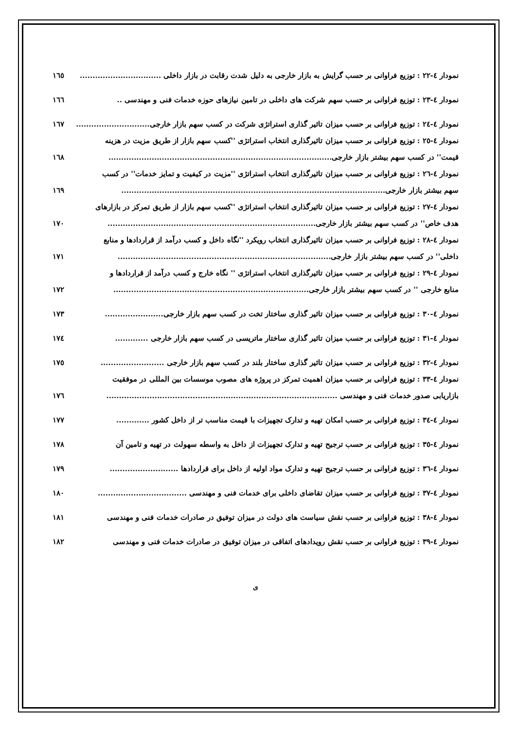نمودار ٤-٢٢ : توزیع فراوانی بر حسب گرایش به بازار خارجی به دلیل شدت رقابت در بازار داخلی ................................ ١٦٥
نمودار ٤-٢٣ : توزیع فراوانی بر حسب سهم شرکت های داخلی در تامین نیازهای حوزه خدمات فنی و مهندسی .. ١٦٦
نمودار ٤-٢٤ : توزیع فراوانی بر حسب میزان تاثیر گذاری استراتژی شرکت در کسب سهم بازار خارجی............................. ١٦٧
نمودار ٤-٢٥ : توزیع فراوانی بر حسب میزان تاثیرگذاری انتخاب استراتژی ''کسب سهم بازار از طریق مزیت در هزینه
قیمت'' در کسب سهم بیشتر بازار خارجی........................................................................................ ١٦٨
نمودار ٤-٢٦ : توزیع فراوانی بر حسب میزان تاثیرگذاری انتخاب استراتژی ''مزیت در کیفیت و تمایز خدمات'' در کسب
سهم بیشتر بازار خارجی........................................................................................................ ١٦٩
نمودار ٤-٢٧ : توزیع فراوانی بر حسب میزان تاثیرگذاری انتخاب استراتژی ''کسب سهم بازار از طریق تمرکز در بازارهای
هدف خاص'' در کسب سهم بیشتر بازار خارجی.................................................................................. ١٧٠
نمودار ٤-٢٨ : توزیع فراوانی بر حسب میزان تاثیرگذاری انتخاب رویکرد ''نگاه داخل و کسب درآمد از قراردادها و منابع
داخلی'' در کسب سهم بیشتر بازار خارجی.................................................................................... ١٧١
نمودار ٤-٢٩ : توزیع فراوانی بر حسب میزان تاثیرگذاری انتخاب استراتژی '' نگاه خارج و کسب درآمد از قراردادها و
منابع خارجی '' در کسب سهم بیشتر بازار خارجی............................................................................. ١٧٢
نمودار ٤-٣٠ : توزیع فراوانی بر حسب میزان تاثیر گذاری ساختار تخت در کسب سهم بازار خارجی....................... ١٧٣
نمودار ٤-٣١ : توزیع فراوانی بر حسب میزان تاثیر گذاری ساختار ماتریسی در کسب سهم بازار خارجی ............. ١٧٤
نمودار ٤-٣٢ : توزیع فراوانی بر حسب میزان تاثیر گذاری ساختار بلند در کسب سهم بازار خارجی ......................... ١٧٥
نمودار ٤-٣٣ : توزیع فراوانی بر حسب میزان اهمیت تمرکز در پروژه های مصوب موسسات بین المللی در موفقیت
بازاریابی صدور خدمات فنی و مهندسی ........................................................................................... ١٧٦
نمودار ٤-٣٤ : توزیع فراوانی بر حسب امکان تهیه و تدارک تجهیزات با قیمت مناسب تر از داخل کشور ............. ١٧٧
نمودار ٤-٣٥ : توزیع فراوانی بر حسب ترجیح تهیه و تدارک تجهیزات از داخل به واسطه سهولت در تهیه و تامین آن ١٧٨
نمودار ٤-٣٦ : توزیع فراوانی بر حسب ترجیح تهیه و تدارک مواد اولیه از داخل برای قراردادها ........................... ١٧٩
نمودار ٤-٣٧ : توزیع فراوانی بر حسب میزان تقاضای داخلی برای خدمات فنی و مهندسی ................................... ١٨٠
نمودار ٤-٣٨ : توزیع فراوانی بر حسب نقش سیاست های دولت در میزان توفیق در صادرات خدمات فنی و مهندسی ١٨١
نمودار ٤-٣٩ : توزیع فراوانی بر حسب نقش رویدادهای اتفاقی در میزان توفیق در صادرات خدمات فنی و مهندسی ١٨٢
ی